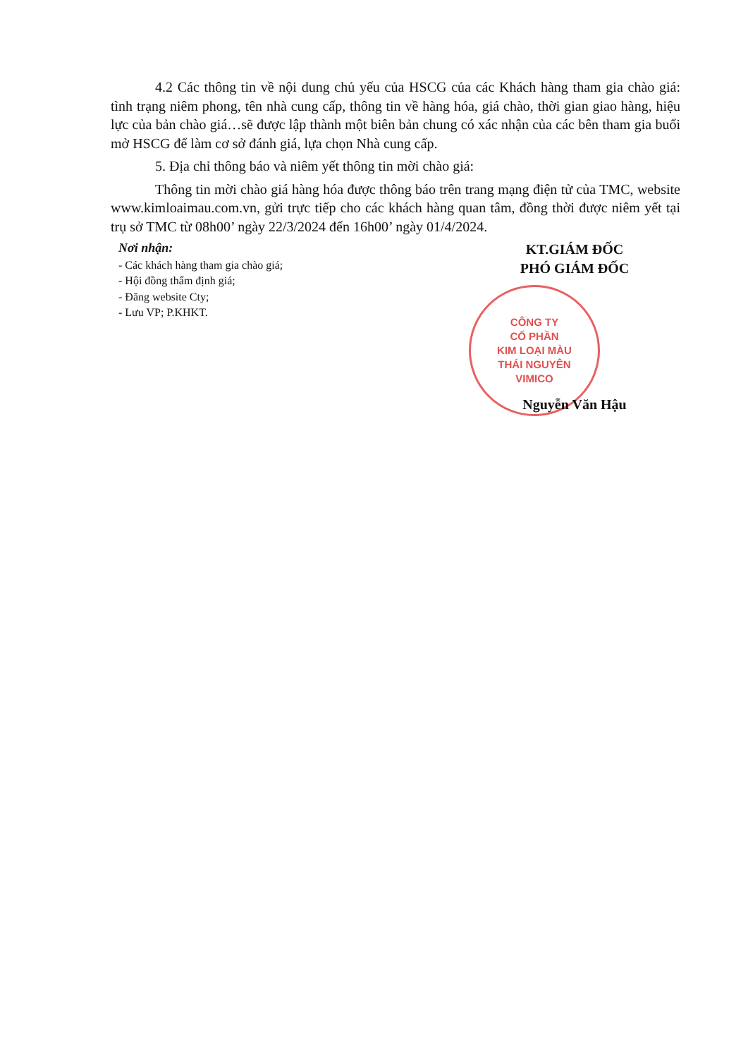4.2 Các thông tin về nội dung chủ yếu của HSCG của các Khách hàng tham gia chào giá: tình trạng niêm phong, tên nhà cung cấp, thông tin về hàng hóa, giá chào, thời gian giao hàng, hiệu lực của bản chào giá…sẽ được lập thành một biên bản chung có xác nhận của các bên tham gia buổi mở HSCG để làm cơ sở đánh giá, lựa chọn Nhà cung cấp.
5. Địa chỉ thông báo và niêm yết thông tin mời chào giá:
Thông tin mời chào giá hàng hóa được thông báo trên trang mạng điện tử của TMC, website www.kimloaimau.com.vn, gửi trực tiếp cho các khách hàng quan tâm, đồng thời được niêm yết tại trụ sở TMC từ 08h00’ ngày 22/3/2024 đến 16h00’ ngày 01/4/2024.
Nơi nhận:
- Các khách hàng tham gia chào giá;
- Hội đồng thẩm định giá;
- Đăng website Cty;
- Lưu VP; P.KHKT.
KT.GIÁM ĐỐC
PHÓ GIÁM ĐỐC
CÔNG TY
CỔ PHẦN
KIM LOẠI MÀU
THÁI NGUYÊN
VIMICO
Nguyễn Văn Hậu